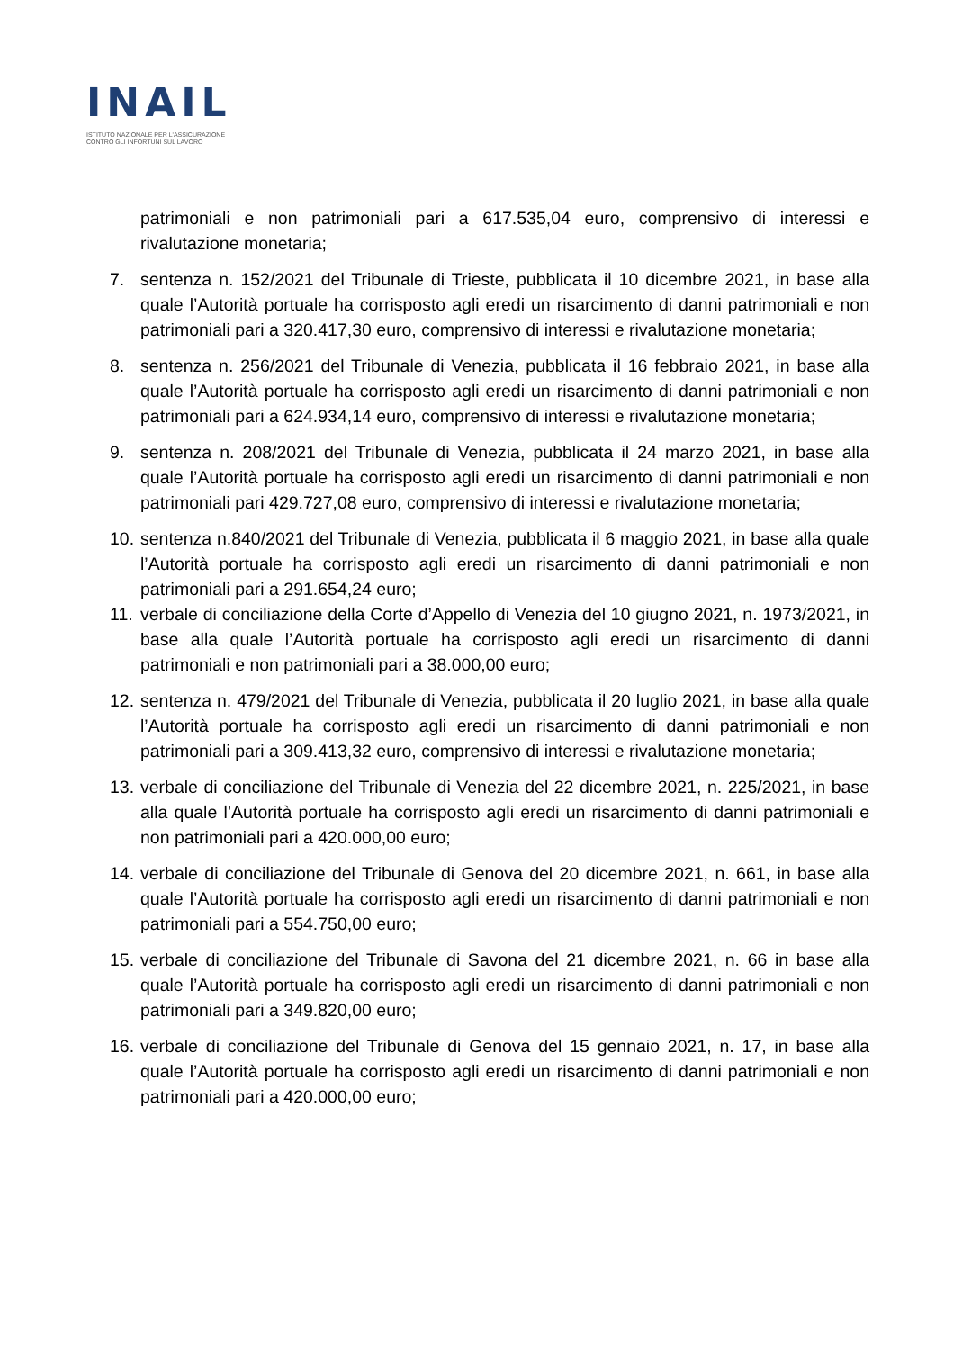INAIL
ISTITUTO NAZIONALE PER L'ASSICURAZIONE
CONTRO GLI INFORTUNI SUL LAVORO
patrimoniali e non patrimoniali pari a 617.535,04 euro, comprensivo di interessi e rivalutazione monetaria;
7. sentenza n. 152/2021 del Tribunale di Trieste, pubblicata il 10 dicembre 2021, in base alla quale l’Autorità portuale ha corrisposto agli eredi un risarcimento di danni patrimoniali e non patrimoniali pari a 320.417,30 euro, comprensivo di interessi e rivalutazione monetaria;
8. sentenza n. 256/2021 del Tribunale di Venezia, pubblicata il 16 febbraio 2021, in base alla quale l’Autorità portuale ha corrisposto agli eredi un risarcimento di danni patrimoniali e non patrimoniali pari a 624.934,14 euro, comprensivo di interessi e rivalutazione monetaria;
9. sentenza n. 208/2021 del Tribunale di Venezia, pubblicata il 24 marzo 2021, in base alla quale l’Autorità portuale ha corrisposto agli eredi un risarcimento di danni patrimoniali e non patrimoniali pari 429.727,08 euro, comprensivo di interessi e rivalutazione monetaria;
10. sentenza n.840/2021 del Tribunale di Venezia, pubblicata il 6 maggio 2021, in base alla quale l’Autorità portuale ha corrisposto agli eredi un risarcimento di danni patrimoniali e non patrimoniali pari a 291.654,24 euro;
11. verbale di conciliazione della Corte d’Appello di Venezia del 10 giugno 2021, n. 1973/2021, in base alla quale l’Autorità portuale ha corrisposto agli eredi un risarcimento di danni patrimoniali e non patrimoniali pari a 38.000,00 euro;
12. sentenza n. 479/2021 del Tribunale di Venezia, pubblicata il 20 luglio 2021, in base alla quale l’Autorità portuale ha corrisposto agli eredi un risarcimento di danni patrimoniali e non patrimoniali pari a 309.413,32 euro, comprensivo di interessi e rivalutazione monetaria;
13. verbale di conciliazione del Tribunale di Venezia del 22 dicembre 2021, n. 225/2021, in base alla quale l’Autorità portuale ha corrisposto agli eredi un risarcimento di danni patrimoniali e non patrimoniali pari a 420.000,00 euro;
14. verbale di conciliazione del Tribunale di Genova del 20 dicembre 2021, n. 661, in base alla quale l’Autorità portuale ha corrisposto agli eredi un risarcimento di danni patrimoniali e non patrimoniali pari a 554.750,00 euro;
15. verbale di conciliazione del Tribunale di Savona del 21 dicembre 2021, n. 66 in base alla quale l’Autorità portuale ha corrisposto agli eredi un risarcimento di danni patrimoniali e non patrimoniali pari a 349.820,00 euro;
16. verbale di conciliazione del Tribunale di Genova del 15 gennaio 2021, n. 17, in base alla quale l’Autorità portuale ha corrisposto agli eredi un risarcimento di danni patrimoniali e non patrimoniali pari a 420.000,00 euro;